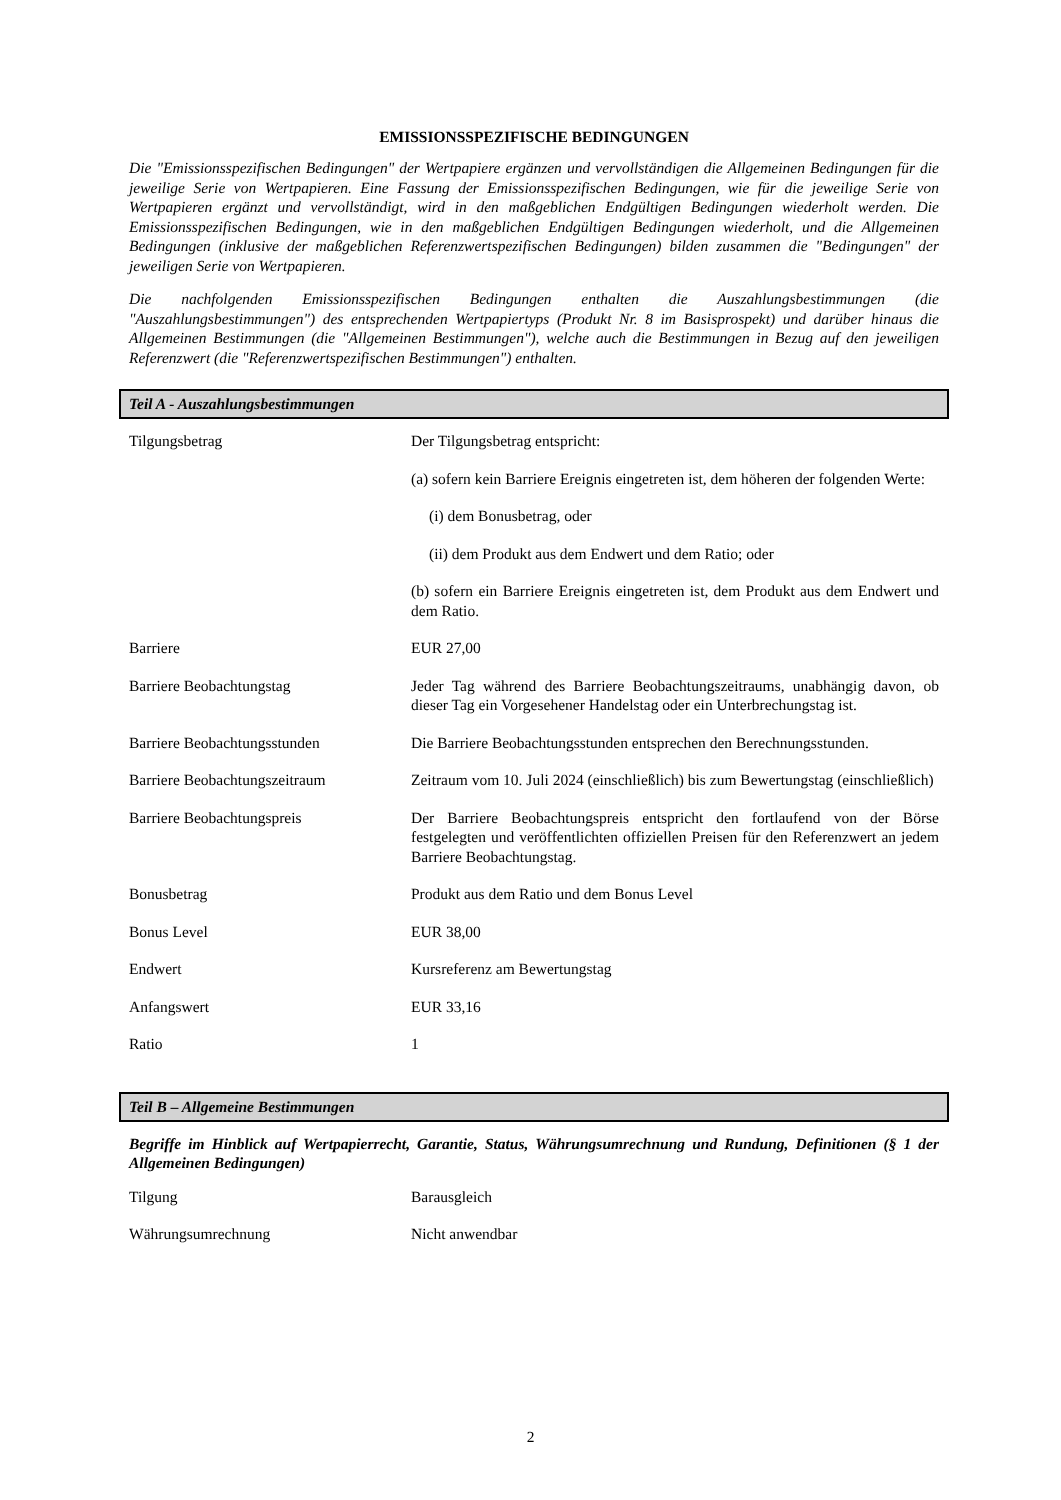EMISSIONSSPEZIFISCHE BEDINGUNGEN
Die "Emissionsspezifischen Bedingungen" der Wertpapiere ergänzen und vervollständigen die Allgemeinen Bedingungen für die jeweilige Serie von Wertpapieren. Eine Fassung der Emissionsspezifischen Bedingungen, wie für die jeweilige Serie von Wertpapieren ergänzt und vervollständigt, wird in den maßgeblichen Endgültigen Bedingungen wiederholt werden. Die Emissionsspezifischen Bedingungen, wie in den maßgeblichen Endgültigen Bedingungen wiederholt, und die Allgemeinen Bedingungen (inklusive der maßgeblichen Referenzwertspezifischen Bedingungen) bilden zusammen die "Bedingungen" der jeweiligen Serie von Wertpapieren.
Die nachfolgenden Emissionsspezifischen Bedingungen enthalten die Auszahlungsbestimmungen (die "Auszahlungsbestimmungen") des entsprechenden Wertpapiertyps (Produkt Nr. 8 im Basisprospekt) und darüber hinaus die Allgemeinen Bestimmungen (die "Allgemeinen Bestimmungen"), welche auch die Bestimmungen in Bezug auf den jeweiligen Referenzwert (die "Referenzwertspezifischen Bestimmungen") enthalten.
Teil A - Auszahlungsbestimmungen
| Tilgungsbetrag | Der Tilgungsbetrag entspricht: (a) sofern kein Barriere Ereignis eingetreten ist, dem höheren der folgenden Werte: (i) dem Bonusbetrag, oder (ii) dem Produkt aus dem Endwert und dem Ratio; oder (b) sofern ein Barriere Ereignis eingetreten ist, dem Produkt aus dem Endwert und dem Ratio. |
| Barriere | EUR 27,00 |
| Barriere Beobachtungstag | Jeder Tag während des Barriere Beobachtungszeitraums, unabhängig davon, ob dieser Tag ein Vorgesehener Handelstag oder ein Unterbrechungstag ist. |
| Barriere Beobachtungsstunden | Die Barriere Beobachtungsstunden entsprechen den Berechnungsstunden. |
| Barriere Beobachtungszeitraum | Zeitraum vom 10. Juli 2024 (einschließlich) bis zum Bewertungstag (einschließlich) |
| Barriere Beobachtungspreis | Der Barriere Beobachtungspreis entspricht den fortlaufend von der Börse festgelegten und veröffentlichten offiziellen Preisen für den Referenzwert an jedem Barriere Beobachtungstag. |
| Bonusbetrag | Produkt aus dem Ratio und dem Bonus Level |
| Bonus Level | EUR 38,00 |
| Endwert | Kursreferenz am Bewertungstag |
| Anfangswert | EUR 33,16 |
| Ratio | 1 |
Teil B – Allgemeine Bestimmungen
Begriffe im Hinblick auf Wertpapierrecht, Garantie, Status, Währungsumrechnung und Rundung, Definitionen (§ 1 der Allgemeinen Bedingungen)
| Tilgung | Barausgleich |
| Währungsumrechnung | Nicht anwendbar |
2